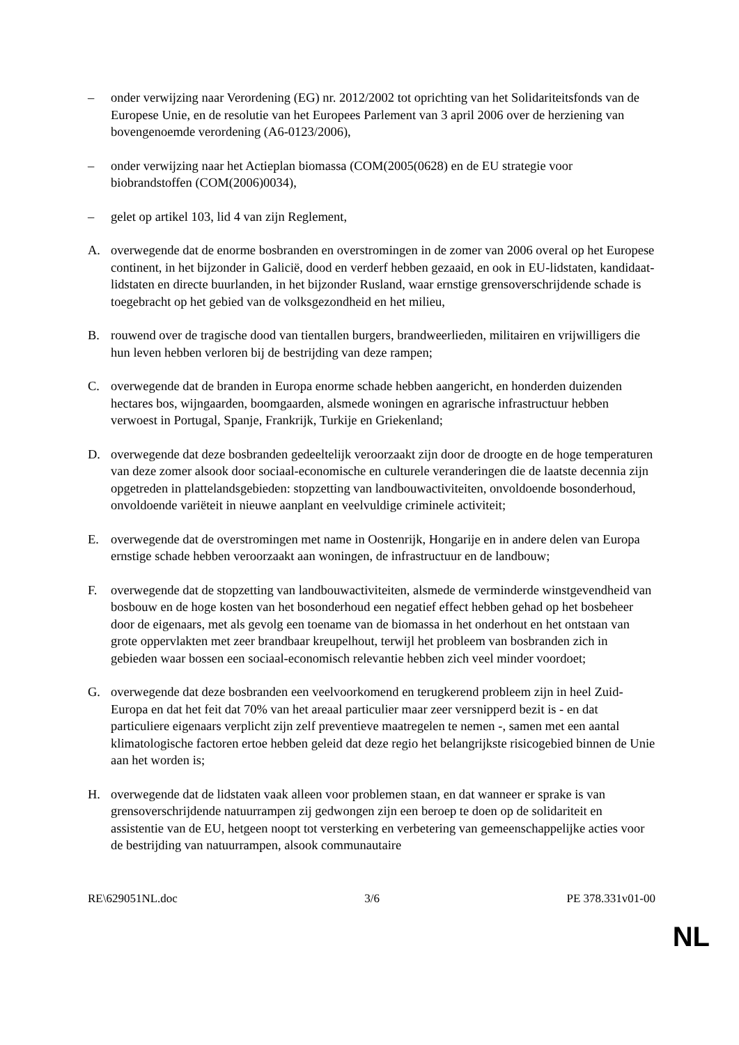– onder verwijzing naar Verordening (EG) nr. 2012/2002 tot oprichting van het Solidariteitsfonds van de Europese Unie, en de resolutie van het Europees Parlement van 3 april 2006 over de herziening van bovengenoemde verordening (A6-0123/2006),
– onder verwijzing naar het Actieplan biomassa (COM(2005(0628) en de EU strategie voor biobrandstoffen (COM(2006)0034),
– gelet op artikel 103, lid 4 van zijn Reglement,
A. overwegende dat de enorme bosbranden en overstromingen in de zomer van 2006 overal op het Europese continent, in het bijzonder in Galicië, dood en verderf hebben gezaaid, en ook in EU-lidstaten, kandidaat-lidstaten en directe buurlanden, in het bijzonder Rusland, waar ernstige grensoverschrijdende schade is toegebracht op het gebied van de volksgezondheid en het milieu,
B. rouwend over de tragische dood van tientallen burgers, brandweerlieden, militairen en vrijwilligers die hun leven hebben verloren bij de bestrijding van deze rampen;
C. overwegende dat de branden in Europa enorme schade hebben aangericht, en honderden duizenden hectares bos, wijngaarden, boomgaarden, alsmede woningen en agrarische infrastructuur hebben verwoest in Portugal, Spanje, Frankrijk, Turkije en Griekenland;
D. overwegende dat deze bosbranden gedeeltelijk veroorzaakt zijn door de droogte en de hoge temperaturen van deze zomer alsook door sociaal-economische en culturele veranderingen die de laatste decennia zijn opgetreden in plattelandsgebieden: stopzetting van landbouwactiviteiten, onvoldoende bosonderhoud, onvoldoende variëteit in nieuwe aanplant en veelvuldige criminele activiteit;
E. overwegende dat de overstromingen met name in Oostenrijk, Hongarije en in andere delen van Europa ernstige schade hebben veroorzaakt aan woningen, de infrastructuur en de landbouw;
F. overwegende dat de stopzetting van landbouwactiviteiten, alsmede de verminderde winstgevendheid van bosbouw en de hoge kosten van het bosonderhoud een negatief effect hebben gehad op het bosbeheer door de eigenaars, met als gevolg een toename van de biomassa in het onderhout en het ontstaan van grote oppervlakten met zeer brandbaar kreupelhout, terwijl het probleem van bosbranden zich in gebieden waar bossen een sociaal-economisch relevantie hebben zich veel minder voordoet;
G. overwegende dat deze bosbranden een veelvoorkomend en terugkerend probleem zijn in heel Zuid-Europa en dat het feit dat 70% van het areaal particulier maar zeer versnipperd bezit is - en dat particuliere eigenaars verplicht zijn zelf preventieve maatregelen te nemen -, samen met een aantal klimatologische factoren ertoe hebben geleid dat deze regio het belangrijkste risicogebied binnen de Unie aan het worden is;
H. overwegende dat de lidstaten vaak alleen voor problemen staan, en dat wanneer er sprake is van grensoverschrijdende natuurrampen zij gedwongen zijn een beroep te doen op de solidariteit en assistentie van de EU, hetgeen noopt tot versterking en verbetering van gemeenschappelijke acties voor de bestrijding van natuurrampen, alsook communautaire
RE\629051NL.doc 3/6 PE 378.331v01-00
NL